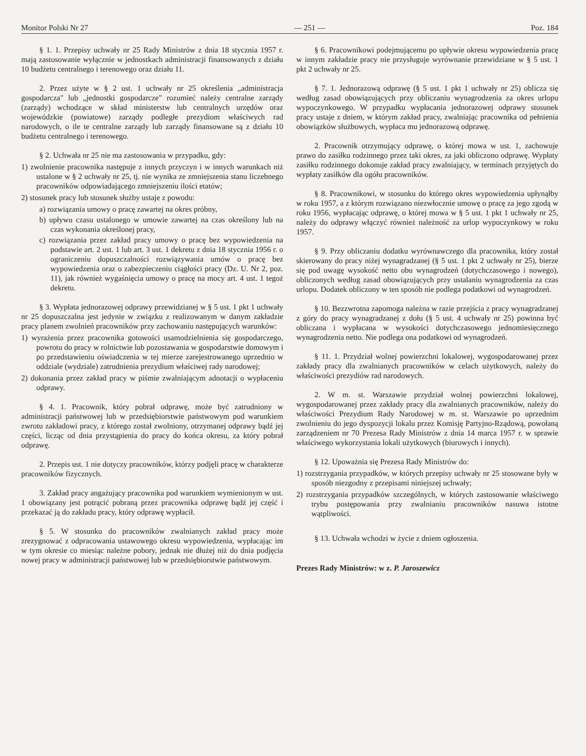Monitor Polski Nr 27 — 251 — Poz. 184
§ 1. 1. Przepisy uchwały nr 25 Rady Ministrów z dnia 18 stycznia 1957 r. mają zastosowanie wyłącznie w jednostkach administracji finansowanych z działu 10 budżetu centralnego i terenowego oraz działu 11.
2. Przez użyte w § 2 ust. 1 uchwały nr 25 określenia „administracja gospodarcza" lub „jednostki gospodarcze" rozumieć należy centralne zarządy (zarządy) wchodzące w skład ministerstw lub centralnych urzędów oraz wojewódzkie (powiatowe) zarządy podległe prezydiom właściwych rad narodowych, o ile te centralne zarządy lub zarządy finansowane są z działu 10 budżetu centralnego i terenowego.
§ 2. Uchwała nr 25 nie ma zastosowania w przypadku, gdy:
1) zwolnienie pracownika następuje z innych przyczyn i w innych warunkach niż ustalone w § 2 uchwały nr 25, tj. nie wynika ze zmniejszenia stanu liczebnego pracowników odpowiadającego zmniejszeniu ilości etatów;
2) stosunek pracy lub stosunek służby ustaje z powodu:
a) rozwiązania umowy o pracę zawartej na okres próbny,
b) upływu czasu ustalonego w umowie zawartej na czas określony lub na czas wykonania określonej pracy,
c) rozwiązania przez zakład pracy umowy o pracę bez wypowiedzenia na podstawie art. 2 ust. 1 lub art. 3 ust. 1 dekretu z dnia 18 stycznia 1956 r. o ograniczeniu dopuszczalności rozwiązywania umów o pracę bez wypowiedzenia oraz o zabezpieczeniu ciągłości pracy (Dz. U. Nr 2, poz. 11), jak również wygaśnięcia umowy o pracę na mocy art. 4 ust. 1 tegoż dekretu.
§ 3. Wypłata jednorazowej odprawy przewidzianej w § 5 ust. 1 pkt 1 uchwały nr 25 dopuszczalna jest jedynie w związku z realizowanym w danym zakładzie pracy planem zwolnień pracowników przy zachowaniu następujących warunków:
1) wyrażenia przez pracownika gotowości usamodzielnienia się gospodarczego, powrotu do pracy w rolnictwie lub pozostawania w gospodarstwie domowym i po przedstawieniu oświadczenia w tej mierze zarejestrowanego uprzednio w oddziale (wydziale) zatrudnienia prezydium właściwej rady narodowej;
2) dokonania przez zakład pracy w piśmie zwalniającym adnotacji o wypłaceniu odprawy.
§ 4. 1. Pracownik, który pobrał odprawę, może być zatrudniony w administracji państwowej lub w przedsiębiorstwie państwowym pod warunkiem zwrotu zakładowi pracy, z którego został zwolniony, otrzymanej odprawy bądź jej części, licząc od dnia przystąpienia do pracy do końca okresu, za który pobrał odprawę.
2. Przepis ust. 1 nie dotyczy pracowników, którzy podjęli pracę w charakterze pracowników fizycznych.
3. Zakład pracy angażujący pracownika pod warunkiem wymienionym w ust. 1 obowiązany jest potrącić pobraną przez pracownika odprawę bądź jej część i przekazać ją do zakładu pracy, który odprawę wypłacił.
§ 5. W stosunku do pracowników zwalnianych zakład pracy może zrezygnować z odpracowania ustawowego okresu wypowiedzenia, wypłacając im w tym okresie co miesiąc należne pobory, jednak nie dłużej niż do dnia podjęcia nowej pracy w administracji państwowej lub w przedsiębiorstwie państwowym.
§ 6. Pracownikowi podejmującemu po upływie okresu wypowiedzenia pracę w innym zakładzie pracy nie przysługuje wyrównanie przewidziane w § 5 ust. 1 pkt 2 uchwały nr 25.
§ 7. 1. Jednorazową odprawę (§ 5 ust. 1 pkt 1 uchwały nr 25) oblicza się według zasad obowiązujących przy obliczaniu wynagrodzenia za okres urlopu wypoczynkowego. W przypadku wypłacania jednorazowej odprawy stosunek pracy ustaje z dniem, w którym zakład pracy, zwalniając pracownika od pełnienia obowiązków służbowych, wypłaca mu jednorazową odprawę.
2. Pracownik otrzymujący odprawę, o której mowa w ust. 1, zachowuje prawo do zasiłku rodzinnego przez taki okres, za jaki obliczono odprawę. Wypłaty zasiłku rodzinnego dokonuje zakład pracy zwalniający, w terminach przyjętych do wypłaty zasiłków dla ogółu pracowników.
§ 8. Pracownikowi, w stosunku do którego okres wypowiedzenia upłynąłby w roku 1957, a z którym rozwiązano niezwłocznie umowę o pracę za jego zgodą w roku 1956, wypłacając odprawę, o której mowa w § 5 ust. 1 pkt 1 uchwały nr 25, należy do odprawy włączyć również należność za urlop wypoczynkowy w roku 1957.
§ 9. Przy obliczaniu dodatku wyrównawczego dla pracownika, który został skierowany do pracy niżej wynagradzanej (§ 5 ust. 1 pkt 2 uchwały nr 25), bierze się pod uwagę wysokość netto obu wynagrodzeń (dotychczasowego i nowego), obliczonych według zasad obowiązujących przy ustalaniu wynagrodzenia za czas urlopu. Dodatek obliczony w ten sposób nie podlega podatkowi od wynagrodzeń.
§ 10. Bezzwrotna zapomoga należna w razie przejścia z pracy wynagradzanej z góry do pracy wynagradzanej z dołu (§ 5 ust. 4 uchwały nr 25) powinna być obliczana i wypłacana w wysokości dotychczasowego jednomiesięcznego wynagrodzenia netto. Nie podlega ona podatkowi od wynagrodzeń.
§ 11. 1. Przydział wolnej powierzchni lokalowej, wygospodarowanej przez zakłady pracy dla zwalnianych pracowników w celach użytkowych, należy do właściwości prezydiów rad narodowych.
2. W m. st. Warszawie przydział wolnej powierzchni lokalowej, wygospodarowanej przez zakłady pracy dla zwalnianych pracowników, należy do właściwości Prezydium Rady Narodowej w m. st. Warszawie po uprzednim zwolnieniu do jego dyspozycji lokalu przez Komisję Partyjno-Rządową, powołaną zarządzeniem nr 70 Prezesa Rady Ministrów z dnia 14 marca 1957 r. w sprawie właściwego wykorzystania lokali użytkowych (biurowych i innych).
§ 12. Upoważnia się Prezesa Rady Ministrów do:
1) rozstrzygania przypadków, w których przepisy uchwały nr 25 stosowane były w sposób niezgodny z przepisami niniejszej uchwały;
2) rozstrzygania przypadków szczególnych, w których zastosowanie właściwego trybu postępowania przy zwalnianiu pracowników nasuwa istotne wątpliwości.
§ 13. Uchwała wchodzi w życie z dniem ogłoszenia.
Prezes Rady Ministrów: w z. P. Jaroszewicz